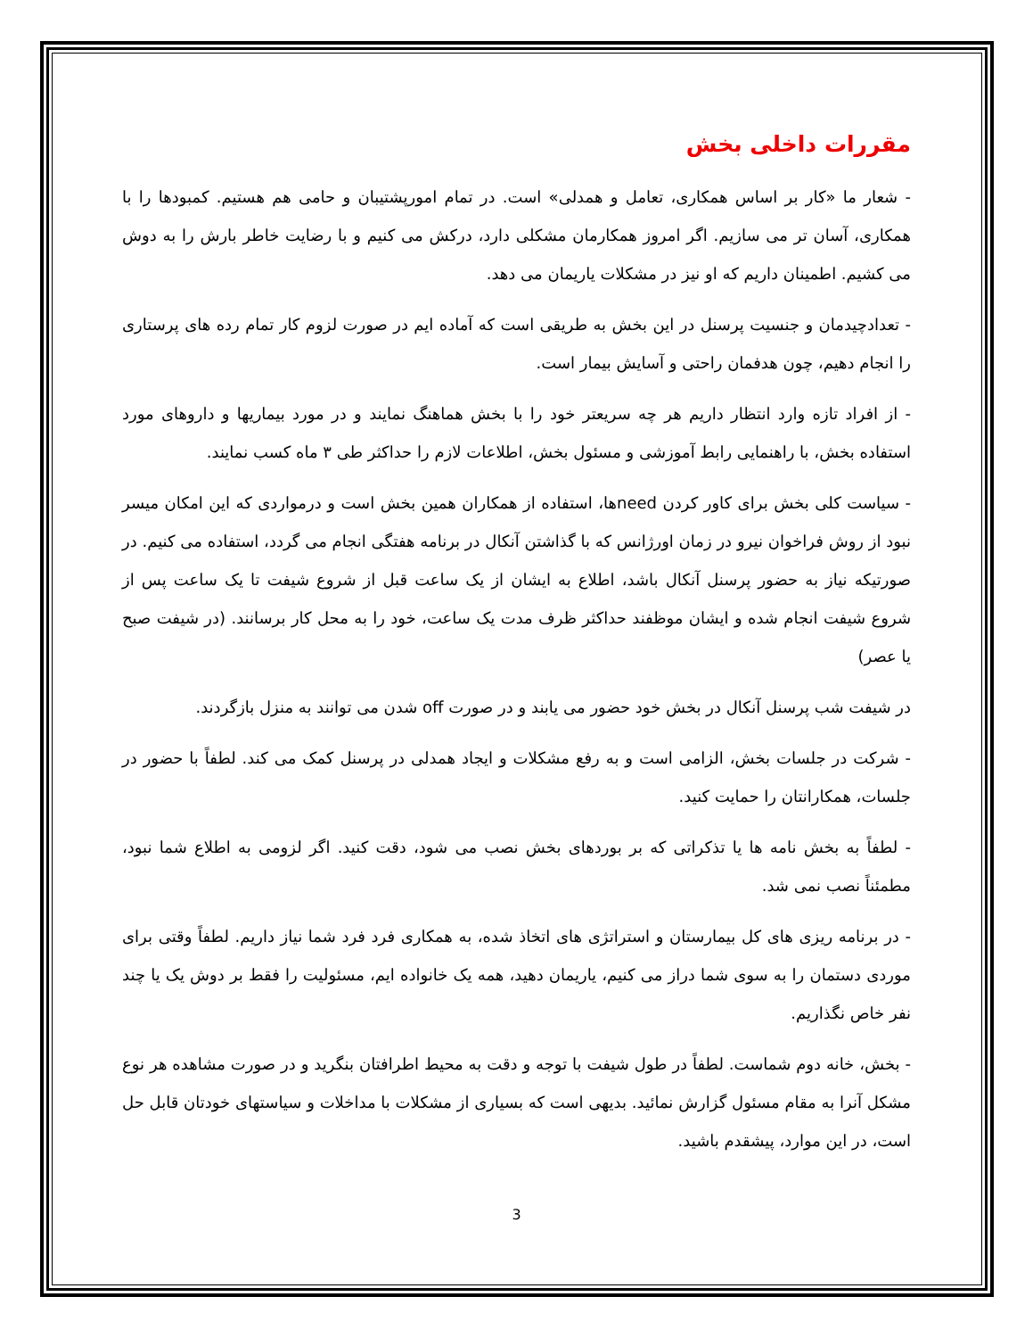مقررات داخلی بخش
- شعار ما «کار بر اساس همکاری، تعامل و همدلی» است. در تمام امورپشتیبان و حامی هم هستیم. کمبودها را با همکاری، آسان تر می سازیم. اگر امروز همکارمان مشکلی دارد، درکش می کنیم و با رضایت خاطر بارش را به دوش می کشیم. اطمینان داریم که او نیز در مشکلات یاریمان می دهد.
- تعدادچیدمان و جنسیت پرسنل در این بخش به طریقی است که آماده ایم در صورت لزوم کار تمام رده های پرستاری را انجام دهیم، چون هدفمان راحتی و آسایش بیمار است.
- از افراد تازه وارد انتظار داریم هر چه سریعتر خود را با بخش هماهنگ نمایند و در مورد بیماریها و داروهای مورد استفاده بخش، با راهنمایی رابط آموزشی و مسئول بخش، اطلاعات لازم را حداکثر طی ۳ ماه کسب نمایند.
- سیاست کلی بخش برای کاور کردن needها، استفاده از همکاران همین بخش است و درمواردی که این امکان میسر نبود از روش فراخوان نیرو در زمان اورژانس که با گذاشتن آنکال در برنامه هفتگی انجام می گردد، استفاده می کنیم. در صورتیکه نیاز به حضور پرسنل آنکال باشد، اطلاع به ایشان از یک ساعت قبل از شروع شیفت تا یک ساعت پس از شروع شیفت انجام شده و ایشان موظفند حداکثر ظرف مدت یک ساعت، خود را به محل کار برسانند. (در شیفت صبح یا عصر)
در شیفت شب پرسنل آنکال در بخش خود حضور می یابند و در صورت off شدن می توانند به منزل بازگردند.
- شرکت در جلسات بخش، الزامی است و به رفع مشکلات و ایجاد همدلی در پرسنل کمک می کند. لطفاً با حضور در جلسات، همکارانتان را حمایت کنید.
- لطفاً به بخش نامه ها یا تذکراتی که بر بوردهای بخش نصب می شود، دقت کنید. اگر لزومی به اطلاع شما نبود، مطمئناً نصب نمی شد.
- در برنامه ریزی های کل بیمارستان و استراتژی های اتخاذ شده، به همکاری فرد فرد شما نیاز داریم. لطفاً وقتی برای موردی دستمان را به سوی شما دراز می کنیم، یاریمان دهید، همه یک خانواده ایم، مسئولیت را فقط بر دوش یک یا چند نفر خاص نگذاریم.
- بخش، خانه دوم شماست. لطفاً در طول شیفت با توجه و دقت به محیط اطرافتان بنگرید و در صورت مشاهده هر نوع مشکل آنرا به مقام مسئول گزارش نمائید. بدیهی است که بسیاری از مشکلات با مداخلات و سیاستهای خودتان قابل حل است، در این موارد، پیشقدم باشید.
3